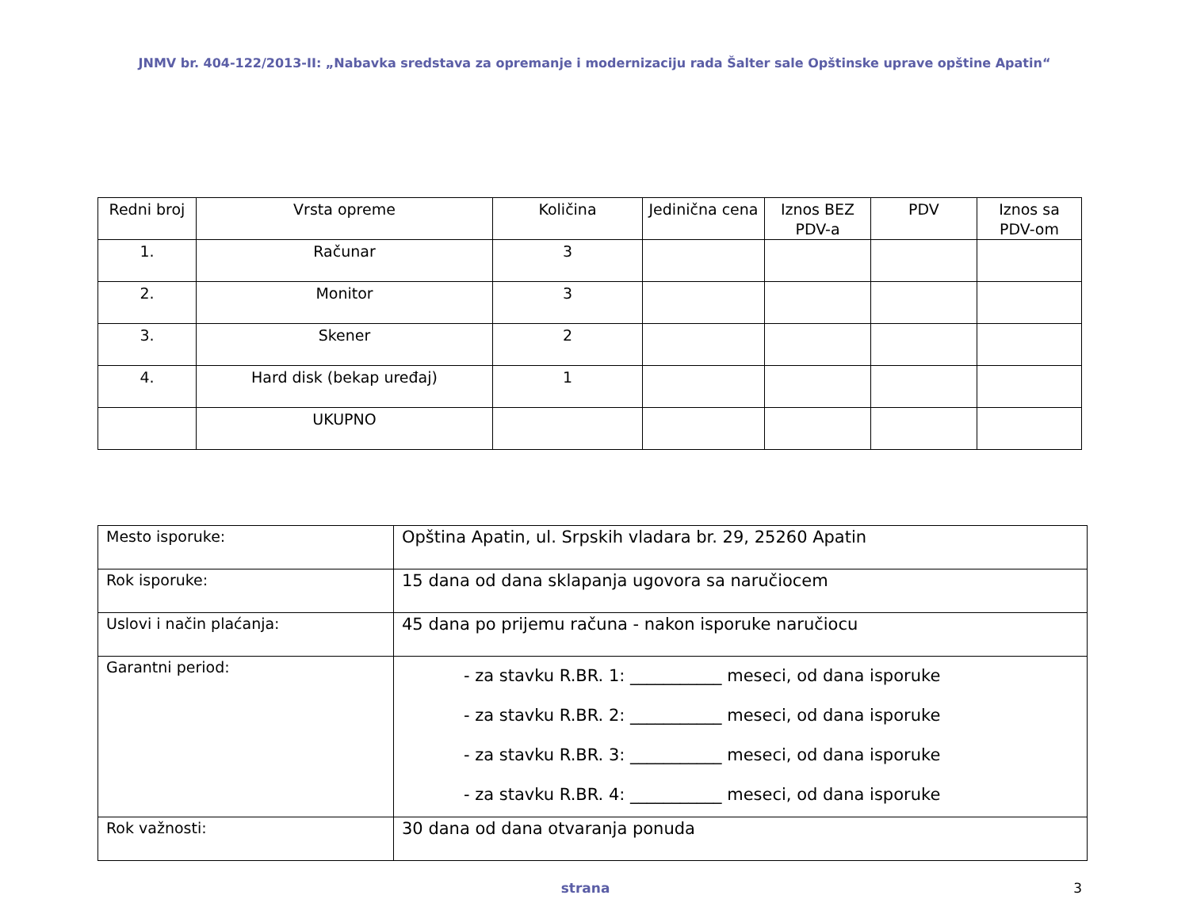JNMV br. 404-122/2013-II: „Nabavka sredstava za opremanje i modernizaciju rada Šalter sale Opštinske uprave opštine Apatin“
| Redni broj | Vrsta opreme | Količina | Jedinična cena | Iznos BEZ PDV-a | PDV | Iznos sa PDV-om |
| --- | --- | --- | --- | --- | --- | --- |
| 1. | Računar | 3 | | | | |
| 2. | Monitor | 3 | | | | |
| 3. | Skener | 2 | | | | |
| 4. | Hard disk (bekap uređaj) | 1 | | | | |
| | UKUPNO | | | | | |
| Mesto isporuke: | Opština Apatin, ul. Srpskih vladara br. 29, 25260 Apatin |
| Rok isporuke: | 15 dana od dana sklapanja ugovora sa naručiocem |
| Uslovi i način plaćanja: | 45 dana po prijemu računa - nakon isporuke naručiocu |
| Garantni period: | - za stavku R.BR. 1: ___________ meseci, od dana isporuke - za stavku R.BR. 2: ___________ meseci, od dana isporuke - za stavku R.BR. 3: ___________ meseci, od dana isporuke - za stavku R.BR. 4: ___________ meseci, od dana isporuke |
| Rok važnosti: | 30 dana od dana otvaranja ponuda |
strana 3